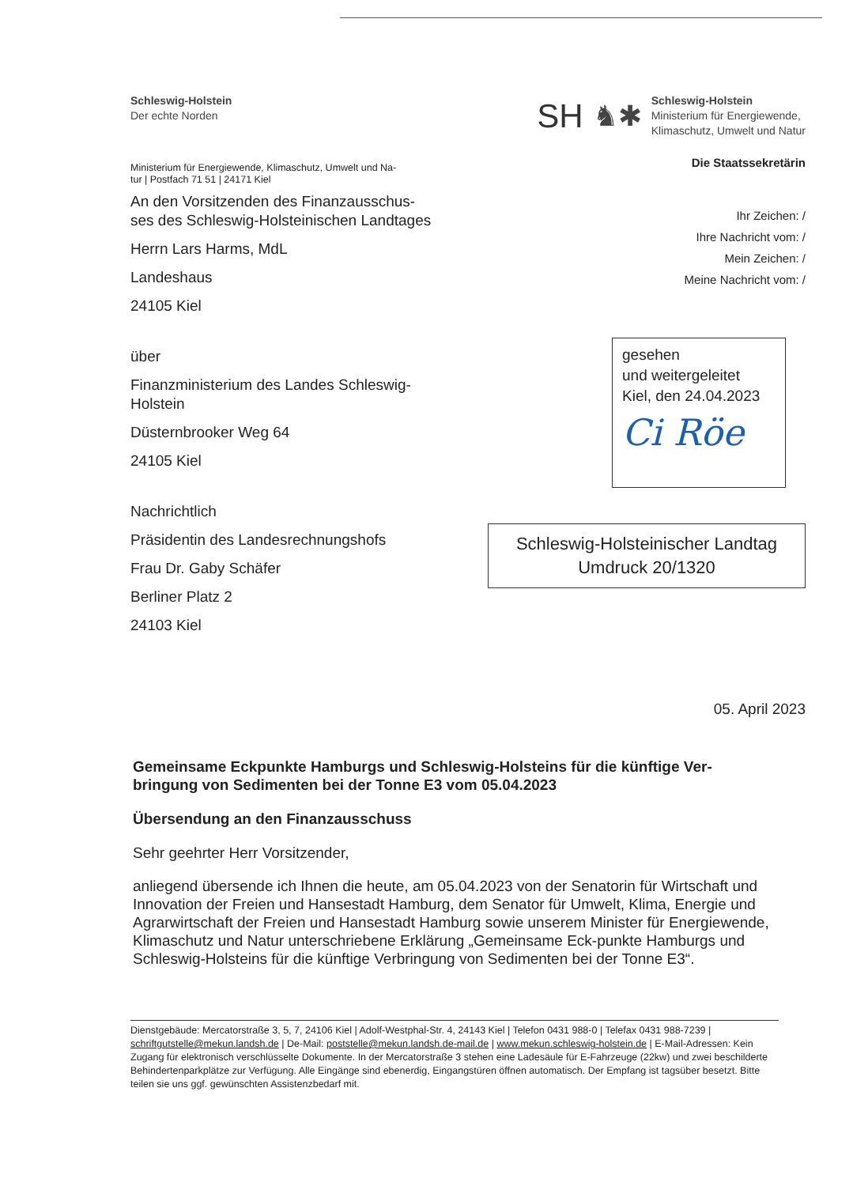Schleswig-Holstein
Der echte Norden
SH ♞✱
Schleswig-Holstein
Ministerium für Energiewende,
Klimaschutz, Umwelt und Natur
Ministerium für Energiewende, Klimaschutz, Umwelt und Na-
tur | Postfach 71 51 | 24171 Kiel
An den Vorsitzenden des Finanzausschus-
ses des Schleswig-Holsteinischen Landtages
Herrn Lars Harms, MdL
Landeshaus
24105 Kiel
über
Finanzministerium des Landes Schleswig-
Holstein
Düsternbrooker Weg 64
24105 Kiel
Nachrichtlich
Präsidentin des Landesrechnungshofs
Frau Dr. Gaby Schäfer
Berliner Platz 2
24103 Kiel
Die Staatssekretärin
Ihr Zeichen: /
Ihre Nachricht vom: /
Mein Zeichen: /
Meine Nachricht vom: /
gesehen
und weitergeleitet
Kiel, den 24.04.2023
Ci Röe
Schleswig-Holsteinischer Landtag
Umdruck 20/1320
05. April 2023
Gemeinsame Eckpunkte Hamburgs und Schleswig-Holsteins für die künftige Ver-
bringung von Sedimenten bei der Tonne E3 vom 05.04.2023
Übersendung an den Finanzausschuss
Sehr geehrter Herr Vorsitzender,
anliegend übersende ich Ihnen die heute, am 05.04.2023 von der Senatorin für Wirtschaft und Innovation der Freien und Hansestadt Hamburg, dem Senator für Umwelt, Klima, Energie und Agrarwirtschaft der Freien und Hansestadt Hamburg sowie unserem Minister für Energiewende, Klimaschutz und Natur unterschriebene Erklärung „Gemeinsame Eck-punkte Hamburgs und Schleswig-Holsteins für die künftige Verbringung von Sedimenten bei der Tonne E3“.
Dienstgebäude: Mercatorstraße 3, 5, 7, 24106 Kiel | Adolf-Westphal-Str. 4, 24143 Kiel | Telefon 0431 988-0 | Telefax 0431 988-7239 | schriftgutstelle@mekun.landsh.de | De-Mail: poststelle@mekun.landsh.de-mail.de | www.mekun.schleswig-holstein.de | E-Mail-Adressen: Kein Zugang für elektronisch verschlüsselte Dokumente. In der Mercatorstraße 3 stehen eine Ladesäule für E-Fahrzeuge (22kw) und zwei beschilderte Behindertenparkplätze zur Verfügung. Alle Eingänge sind ebenerdig, Eingangstüren öffnen automatisch. Der Empfang ist tagsüber besetzt. Bitte teilen sie uns ggf. gewünschten Assistenzbedarf mit.